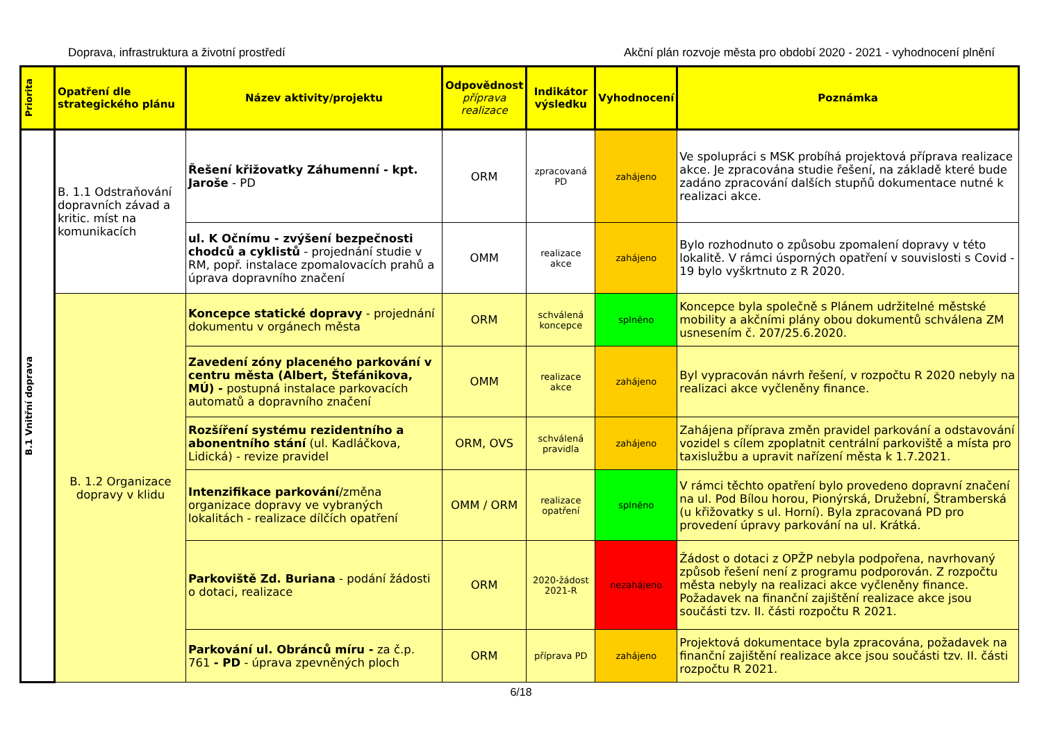Doprava, infrastruktura a životní prostředí Akční plán rozvoje města pro období 2020 - 2021 - vyhodnocení plnění
| Priorita | Opatření dle strategického plánu | Název aktivity/projektu | Odpovědnost příprava realizace | Indikátor výsledku | Vyhodnocení | Poznámka |
| --- | --- | --- | --- | --- | --- | --- |
| B.1 Vnitřní doprava | B. 1.1 Odstraňování dopravních závad a kritic. míst na komunikacích | Řešení křižovatky Záhumenní - kpt. Jaroše - PD | ORM | zpracovaná PD | zahájeno | Ve spolupráci s MSK probíhá projektová příprava realizace akce. Je zpracována studie řešení, na základě které bude zadáno zpracování dalších stupňů dokumentace nutné k realizaci akce. |
| | | ul. K Očnímu - zvýšení bezpečnosti chodců a cyklistů - projednání studie v RM, popř. instalace zpomalovacích prahů a úprava dopravního značení | OMM | realizace akce | zahájeno | Bylo rozhodnuto o způsobu zpomalení dopravy v této lokalitě. V rámci úsporných opatření v souvislosti s Covid - 19 bylo vyškrtnuto z R 2020. |
| | B. 1.2 Organizace dopravy v klidu | Koncepce statické dopravy - projednání dokumentu v orgánech města | ORM | schválená koncepce | splněno | Koncepce byla společně s Plánem udržitelné městské mobility a akčními plány obou dokumentů schválena ZM usnesením č. 207/25.6.2020. |
| | | Zavedení zóny placeného parkování v centru města (Albert, Štefánikova, MÚ) - postupná instalace parkovacích automatů a dopravního značení | OMM | realizace akce | zahájeno | Byl vypracován návrh řešení, v rozpočtu R 2020 nebyly na realizaci akce vyčleněny finance. |
| | | Rozšíření systému rezidentního a abonentního stání (ul. Kadláčkova, Lidická) - revize pravidel | ORM, OVS | schválená pravidla | zahájeno | Zahájena příprava změn pravidel parkování a odstavování vozidel s cílem zpoplatnit centrální parkoviště a místa pro taxislužbu a upravit nařízení města k 1.7.2021. |
| | | Intenzifikace parkování /změna organizace dopravy ve vybraných lokalitách - realizace dílčích opatření | OMM / ORM | realizace opatření | splněno | V rámci těchto opatření bylo provedeno dopravní značení na ul. Pod Bílou horou, Pionýrská, Družební, Štramberská (u křižovatky s ul. Horní). Byla zpracovaná PD pro provedení úpravy parkování na ul. Krátká. |
| | | Parkoviště Zd. Buriana - podání žádosti o dotaci, realizace | ORM | 2020-žádost 2021-R | nezahájeno | Žádost o dotaci z OPŽP nebyla podpořena, navrhovaný způsob řešení není z programu podporován. Z rozpočtu města nebyly na realizaci akce vyčleněny finance. Požadavek na finanční zajištění realizace akce jsou součásti tzv. II. části rozpočtu R 2021. |
| | | Parkování ul. Obránců míru - za č.p. 761 - PD - úprava zpevněných ploch | ORM | příprava PD | zahájeno | Projektová dokumentace byla zpracována, požadavek na finanční zajištění realizace akce jsou součásti tzv. II. části rozpočtu R 2021. |
6/18